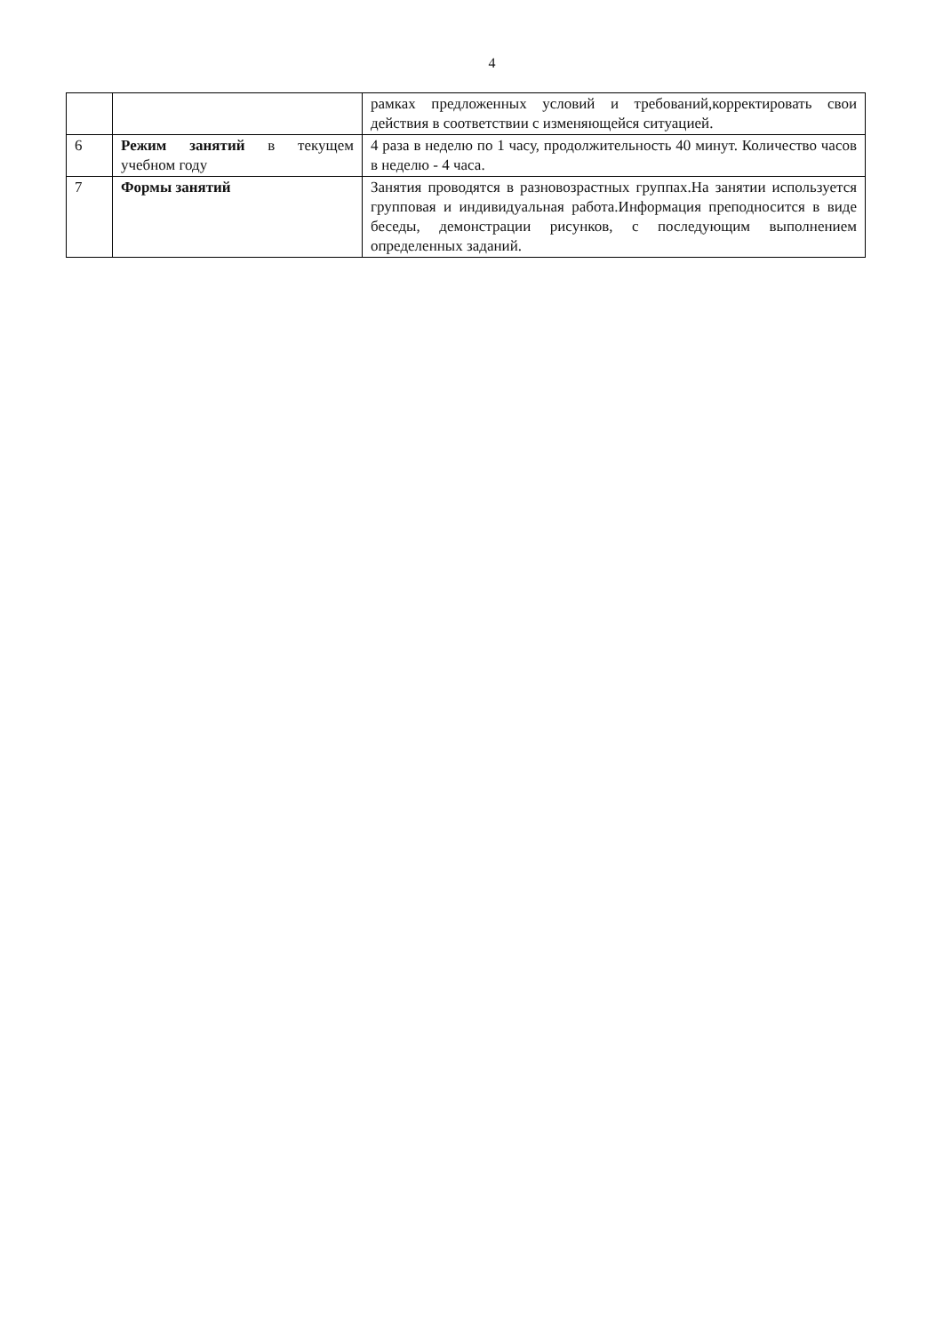4
| | | рамках предложенных условий и требований,корректировать свои действия в соответствии с изменяющейся ситуацией. |
| 6 | Режим занятий в текущем учебном году | 4 раза в неделю по 1 часу, продолжительность 40 минут. Количество часов в неделю - 4 часа. |
| 7 | Формы занятий | Занятия проводятся в разновозрастных группах.На занятии используется групповая и индивидуальная работа.Информация преподносится в виде беседы, демонстрации рисунков, с последующим выполнением определенных заданий. |